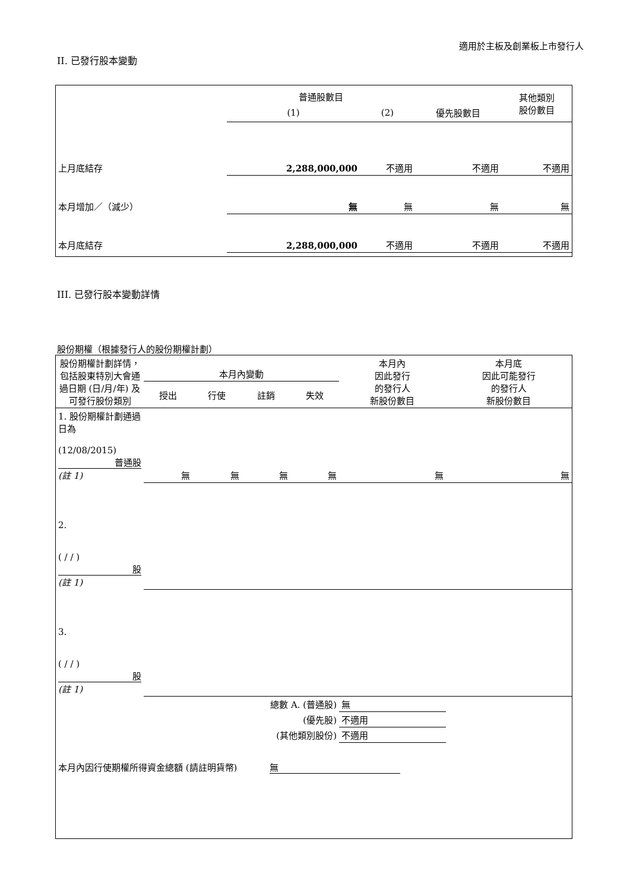適用於主板及創業板上市發行人
II. 已發行股本變動
| | 普通股數目 | | | 其他類別 股份數目 |
| --- | --- | --- | --- | --- |
| | (1) | (2) | 優先股數目 | |
| 上月底結存 | 2,288,000,000 | 不適用 | 不適用 | 不適用 |
| 本月增加／（減少） | 無 | 無 | 無 | 無 |
| 本月底結存 | 2,288,000,000 | 不適用 | 不適用 | 不適用 |
III. 已發行股本變動詳情
股份期權（根據發行人的股份期權計劃）
| 股份期權計劃詳情，包括股東特別大會通過日期 (日/月/年) 及可發行股份類別 | 本月內變動 | | | | 本月內 因此發行 的發行人 新股份數目 | 本月底 因此可能發行 的發行人 新股份數目 |
| --- | --- | --- | --- | --- | --- | --- |
| | 授出 | 行使 | 註銷 | 失效 | | |
| 1. 股份期權計劃通過日為 (12/08/2015) 普通股 (註 1) | 無 | 無 | 無 | 無 | 無 | 無 |
| 2. ( / / ) 股 (註 1) | | | | | | |
| 3. ( / / ) 股 (註 1) | | | | | | |
| 總數 A. (普通股) | | | | | 無 | |
| (優先股) | | | | | 不適用 | |
| (其他類別股份) | | | | | 不適用 | |
本月內因行使期權所得資金總額 (請註明貨幣) 無